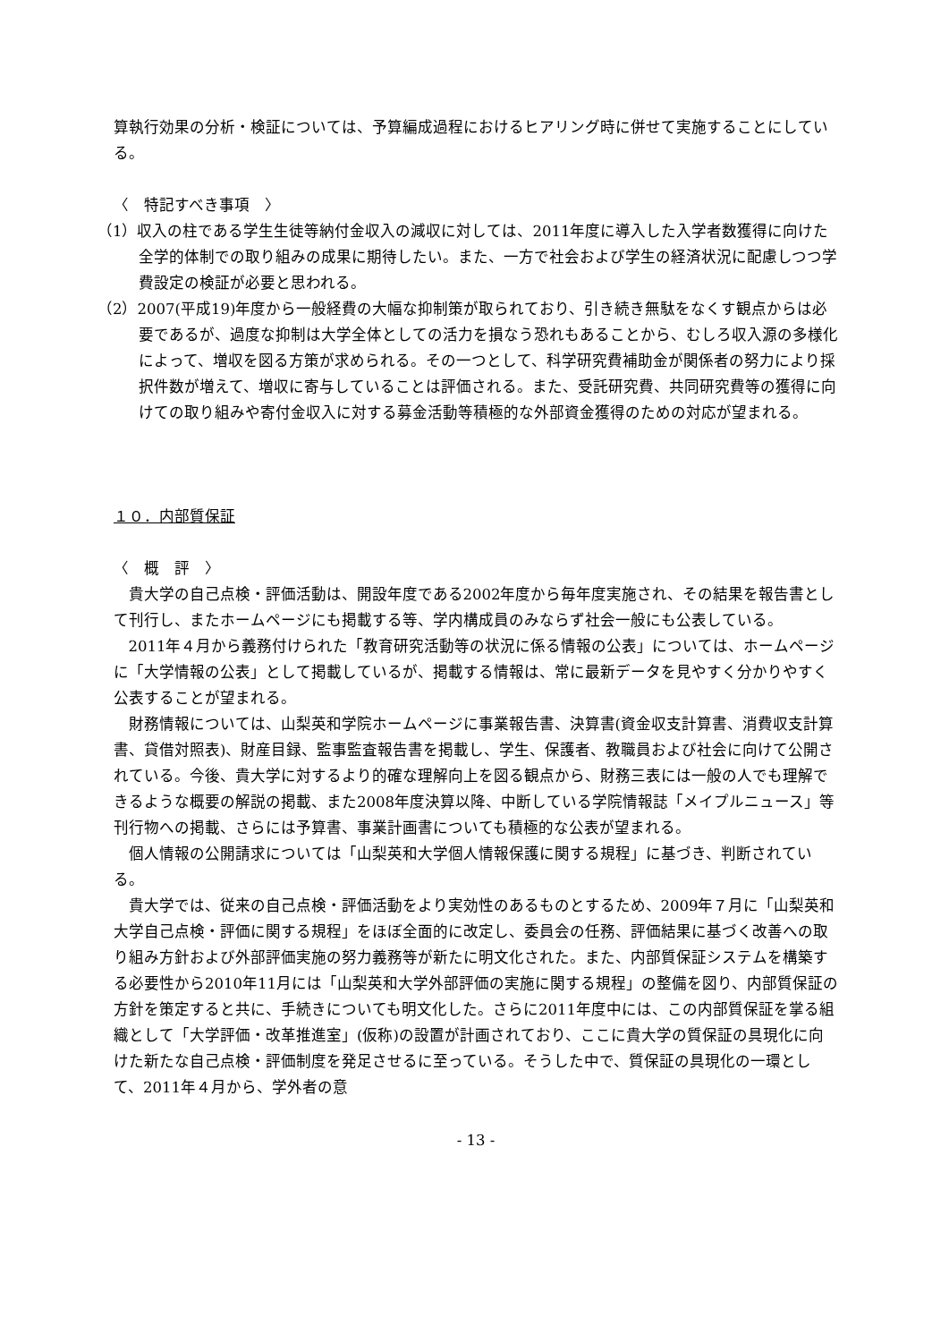算執行効果の分析・検証については、予算編成過程におけるヒアリング時に併せて実施することにしている。
〈　特記すべき事項　〉
（1）収入の柱である学生生徒等納付金収入の減収に対しては、2011年度に導入した入学者数獲得に向けた全学的体制での取り組みの成果に期待したい。また、一方で社会および学生の経済状況に配慮しつつ学費設定の検証が必要と思われる。
（2）2007(平成19)年度から一般経費の大幅な抑制策が取られており、引き続き無駄をなくす観点からは必要であるが、過度な抑制は大学全体としての活力を損なう恐れもあることから、むしろ収入源の多様化によって、増収を図る方策が求められる。その一つとして、科学研究費補助金が関係者の努力により採択件数が増えて、増収に寄与していることは評価される。また、受託研究費、共同研究費等の獲得に向けての取り組みや寄付金収入に対する募金活動等積極的な外部資金獲得のための対応が望まれる。
１０．内部質保証
〈　概　評　〉
貴大学の自己点検・評価活動は、開設年度である2002年度から毎年度実施され、その結果を報告書として刊行し、またホームページにも掲載する等、学内構成員のみならず社会一般にも公表している。
2011年４月から義務付けられた「教育研究活動等の状況に係る情報の公表」については、ホームページに「大学情報の公表」として掲載しているが、掲載する情報は、常に最新データを見やすく分かりやすく公表することが望まれる。
財務情報については、山梨英和学院ホームページに事業報告書、決算書(資金収支計算書、消費収支計算書、貸借対照表)、財産目録、監事監査報告書を掲載し、学生、保護者、教職員および社会に向けて公開されている。今後、貴大学に対するより的確な理解向上を図る観点から、財務三表には一般の人でも理解できるような概要の解説の掲載、また2008年度決算以降、中断している学院情報誌「メイプルニュース」等刊行物への掲載、さらには予算書、事業計画書についても積極的な公表が望まれる。
個人情報の公開請求については「山梨英和大学個人情報保護に関する規程」に基づき、判断されている。
貴大学では、従来の自己点検・評価活動をより実効性のあるものとするため、2009年７月に「山梨英和大学自己点検・評価に関する規程」をほぼ全面的に改定し、委員会の任務、評価結果に基づく改善への取り組み方針および外部評価実施の努力義務等が新たに明文化された。また、内部質保証システムを構築する必要性から2010年11月には「山梨英和大学外部評価の実施に関する規程」の整備を図り、内部質保証の方針を策定すると共に、手続きについても明文化した。さらに2011年度中には、この内部質保証を掌る組織として「大学評価・改革推進室」(仮称)の設置が計画されており、ここに貴大学の質保証の具現化に向けた新たな自己点検・評価制度を発足させるに至っている。そうした中で、質保証の具現化の一環として、2011年４月から、学外者の意
- 13 -